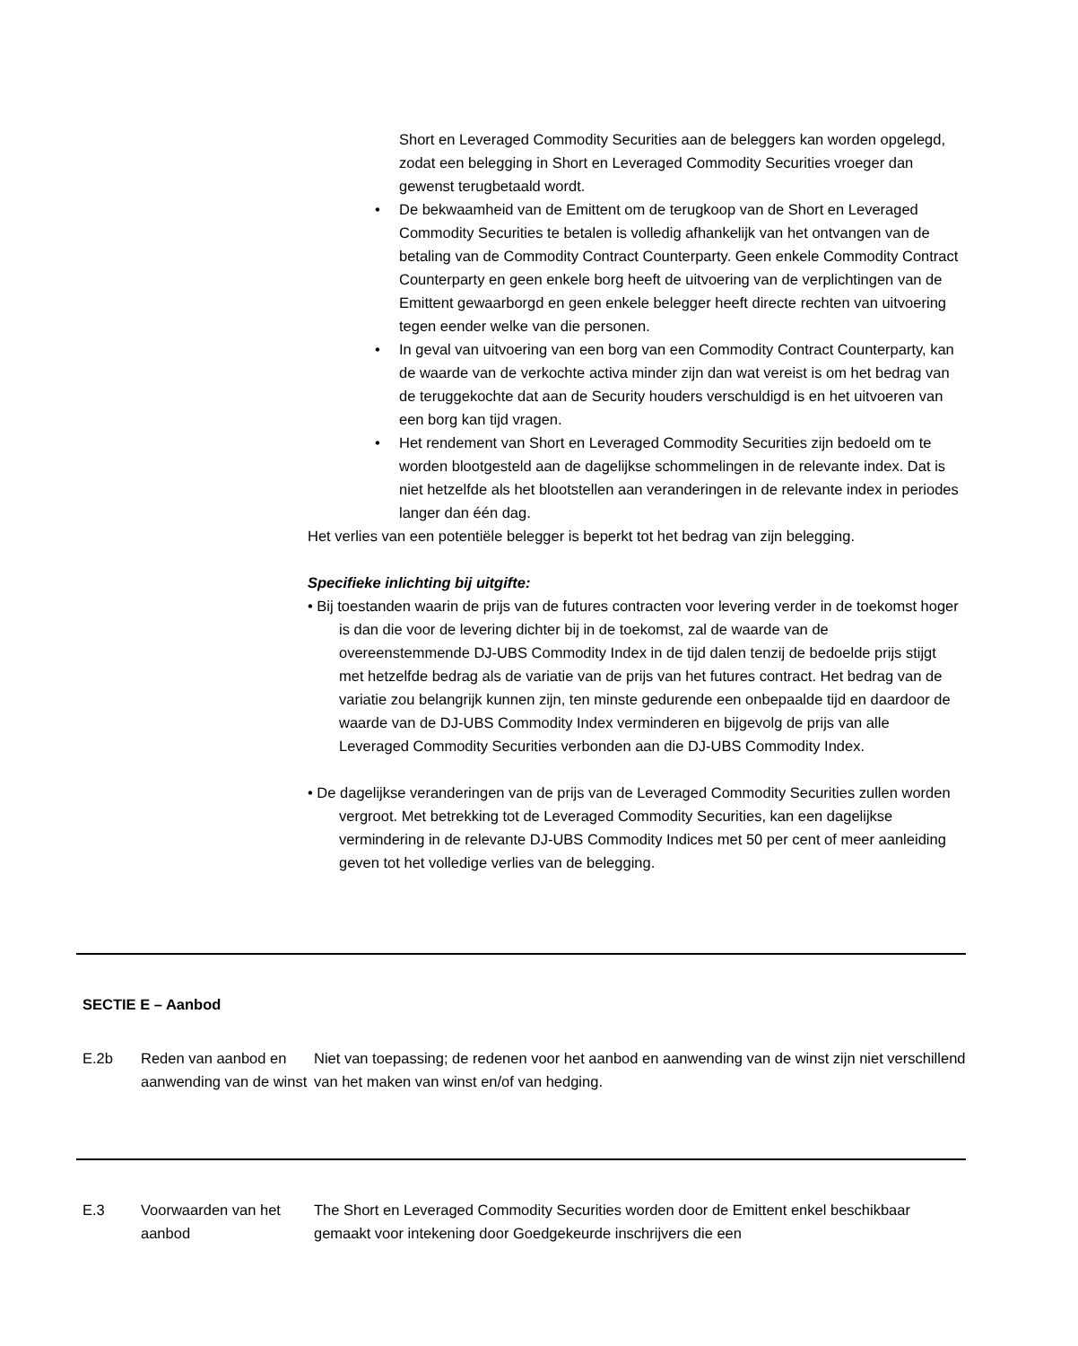Short en Leveraged Commodity Securities aan de beleggers kan worden opgelegd, zodat een belegging in Short en Leveraged Commodity Securities vroeger dan gewenst terugbetaald wordt.
• De bekwaamheid van de Emittent om de terugkoop van de Short en Leveraged Commodity Securities te betalen is volledig afhankelijk van het ontvangen van de betaling van de Commodity Contract Counterparty. Geen enkele Commodity Contract Counterparty en geen enkele borg heeft de uitvoering van de verplichtingen van de Emittent gewaarborgd en geen enkele belegger heeft directe rechten van uitvoering tegen eender welke van die personen.
• In geval van uitvoering van een borg van een Commodity Contract Counterparty, kan de waarde van de verkochte activa minder zijn dan wat vereist is om het bedrag van de teruggekochte dat aan de Security houders verschuldigd is en het uitvoeren van een borg kan tijd vragen.
• Het rendement van Short en Leveraged Commodity Securities zijn bedoeld om te worden blootgesteld aan de dagelijkse schommelingen in de relevante index. Dat is niet hetzelfde als het blootstellen aan veranderingen in de relevante index in periodes langer dan één dag.
Het verlies van een potentiële belegger is beperkt tot het bedrag van zijn belegging.
Specifieke inlichting bij uitgifte:
• Bij toestanden waarin de prijs van de futures contracten voor levering verder in de toekomst hoger is dan die voor de levering dichter bij in de toekomst, zal de waarde van de overeenstemmende DJ-UBS Commodity Index in de tijd dalen tenzij de bedoelde prijs stijgt met hetzelfde bedrag als de variatie van de prijs van het futures contract. Het bedrag van de variatie zou belangrijk kunnen zijn, ten minste gedurende een onbepaalde tijd en daardoor de waarde van de DJ-UBS Commodity Index verminderen en bijgevolg de prijs van alle Leveraged Commodity Securities verbonden aan die DJ-UBS Commodity Index.
• De dagelijkse veranderingen van de prijs van de Leveraged Commodity Securities zullen worden vergroot. Met betrekking tot de Leveraged Commodity Securities, kan een dagelijkse vermindering in de relevante DJ-UBS Commodity Indices met 50 per cent of meer aanleiding geven tot het volledige verlies van de belegging.
| SECTIE E – Aanbod | | |
| E.2b | Reden van aanbod en aanwending van de winst | Niet van toepassing; de redenen voor het aanbod en aanwending van de winst zijn niet verschillend van het maken van winst en/of van hedging. |
| E.3 | Voorwaarden van het aanbod | The Short en Leveraged Commodity Securities worden door de Emittent enkel beschikbaar gemaakt voor intekening door Goedgekeurde inschrijvers die een |